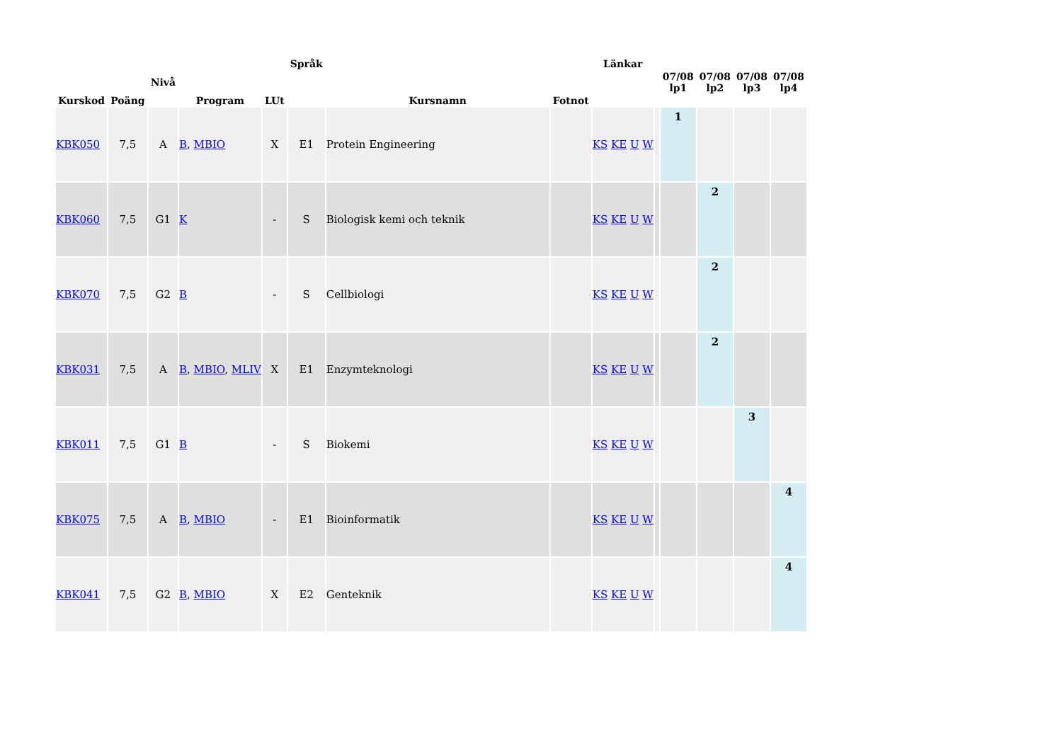| Kurskod | Poäng | Nivå | Program | LUt | Språk | Kursnamn | Fotnot | Länkar | | 07/08 lp1 | 07/08 lp2 | 07/08 lp3 | 07/08 lp4 |
| --- | --- | --- | --- | --- | --- | --- | --- | --- | --- | --- | --- | --- | --- |
| KBK050 | 7,5 | A | B , MBIO | X | E1 | Protein Engineering | | KS KE U W | | 1 | | | |
| KBK060 | 7,5 | G1 | K | - | S | Biologisk kemi och teknik | | KS KE U W | | | 2 | | |
| KBK070 | 7,5 | G2 | B | - | S | Cellbiologi | | KS KE U W | | | 2 | | |
| KBK031 | 7,5 | A | B , MBIO , MLIV | X | E1 | Enzymteknologi | | KS KE U W | | | 2 | | |
| KBK011 | 7,5 | G1 | B | - | S | Biokemi | | KS KE U W | | | | 3 | |
| KBK075 | 7,5 | A | B , MBIO | - | E1 | Bioinformatik | | KS KE U W | | | | | 4 |
| KBK041 | 7,5 | G2 | B , MBIO | X | E2 | Genteknik | | KS KE U W | | | | | 4 |